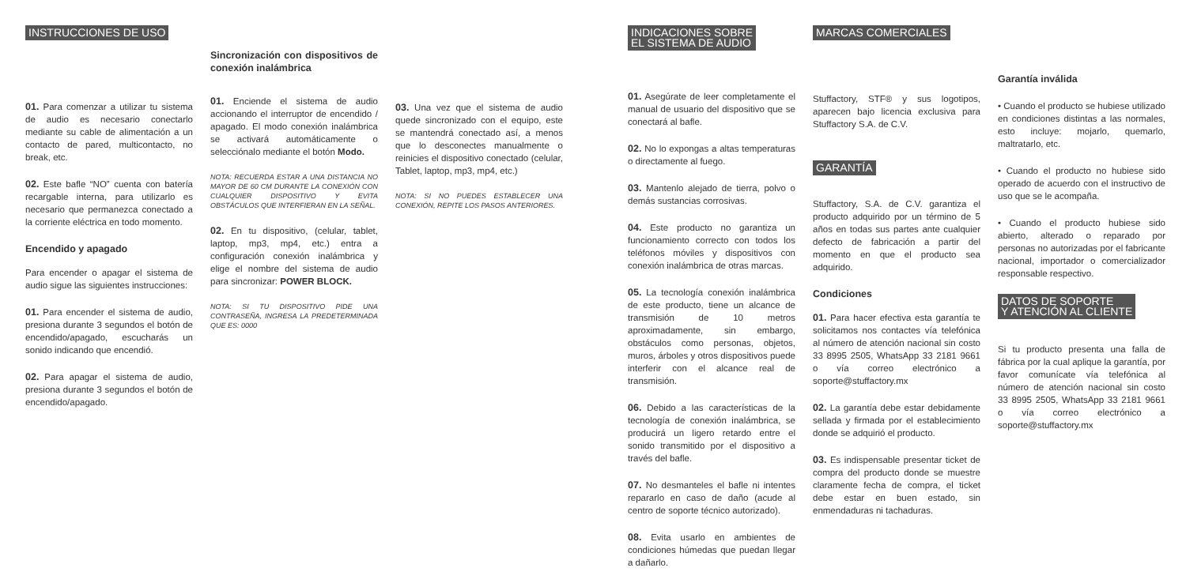INSTRUCCIONES DE USO
01. Para comenzar a utilizar tu sistema de audio es necesario conectarlo mediante su cable de alimentación a un contacto de pared, multicontacto, no break, etc.
02. Este bafle “NO” cuenta con batería recargable interna, para utilizarlo es necesario que permanezca conectado a la corriente eléctrica en todo momento.
Encendido y apagado
Para encender o apagar el sistema de audio sigue las siguientes instrucciones:
01. Para encender el sistema de audio, presiona durante 3 segundos el botón de encendido/apagado, escucharás un sonido indicando que encendió.
02. Para apagar el sistema de audio, presiona durante 3 segundos el botón de encendido/apagado.
Sincronización con dispositivos de conexión inalámbrica
01. Enciende el sistema de audio accionando el interruptor de encendido / apagado. El modo conexión inalámbrica se activará automáticamente o selecciónalo mediante el botón Modo.
NOTA: RECUERDA ESTAR A UNA DISTANCIA NO MAYOR DE 60 CM DURANTE LA CONEXIÓN CON CUALQUIER DISPOSITIVO Y EVITA OBSTÁCULOS QUE INTERFIERAN EN LA SEÑAL.
02. En tu dispositivo, (celular, tablet, laptop, mp3, mp4, etc.) entra a configuración conexión inalámbrica y elige el nombre del sistema de audio para sincronizar: POWER BLOCK.
NOTA: SI TU DISPOSITIVO PIDE UNA CONTRASEÑA, INGRESA LA PREDETERMINADA QUE ES: 0000
03. Una vez que el sistema de audio quede sincronizado con el equipo, este se mantendrá conectado así, a menos que lo desconectes manualmente o reinicies el dispositivo conectado (celular, Tablet, laptop, mp3, mp4, etc.)
NOTA: SI NO PUEDES ESTABLECER UNA CONEXIÓN, REPITE LOS PASOS ANTERIORES.
INDICACIONES SOBRE
EL SISTEMA DE AUDIO
01. Asegúrate de leer completamente el manual de usuario del dispositivo que se conectará al bafle.
02. No lo expongas a altas temperaturas o directamente al fuego.
03. Mantenlo alejado de tierra, polvo o demás sustancias corrosivas.
04. Este producto no garantiza un funcionamiento correcto con todos los teléfonos móviles y dispositivos con conexión inalámbrica de otras marcas.
05. La tecnología conexión inalámbrica de este producto, tiene un alcance de transmisión de 10 metros aproximadamente, sin embargo, obstáculos como personas, objetos, muros, árboles y otros dispositivos puede interferir con el alcance real de transmisión.
06. Debido a las características de la tecnología de conexión inalámbrica, se producirá un ligero retardo entre el sonido transmitido por el dispositivo a través del bafle.
07. No desmanteles el bafle ni intentes repararlo en caso de daño (acude al centro de soporte técnico autorizado).
08. Evita usarlo en ambientes de condiciones húmedas que puedan llegar a dañarlo.
MARCAS COMERCIALES
Stuffactory, STF® y sus logotipos, aparecen bajo licencia exclusiva para Stuffactory S.A. de C.V.
GARANTÍA
Stuffactory, S.A. de C.V. garantiza el producto adquirido por un término de 5 años en todas sus partes ante cualquier defecto de fabricación a partir del momento en que el producto sea adquirido.
Condiciones
01. Para hacer efectiva esta garantía te solicitamos nos contactes vía telefónica al número de atención nacional sin costo 33 8995 2505, WhatsApp 33 2181 9661 o vía correo electrónico a soporte@stuffactory.mx
02. La garantía debe estar debidamente sellada y firmada por el establecimiento donde se adquirió el producto.
03. Es indispensable presentar ticket de compra del producto donde se muestre claramente fecha de compra, el ticket debe estar en buen estado, sin enmendaduras ni tachaduras.
Garantía inválida
• Cuando el producto se hubiese utilizado en condiciones distintas a las normales, esto incluye: mojarlo, quemarlo, maltratarlo, etc.
• Cuando el producto no hubiese sido operado de acuerdo con el instructivo de uso que se le acompaña.
• Cuando el producto hubiese sido abierto, alterado o reparado por personas no autorizadas por el fabricante nacional, importador o comercializador responsable respectivo.
DATOS DE SOPORTE
Y ATENCIÓN AL CLIENTE
Si tu producto presenta una falla de fábrica por la cual aplique la garantía, por favor comunícate vía telefónica al número de atención nacional sin costo 33 8995 2505, WhatsApp 33 2181 9661 o vía correo electrónico a soporte@stuffactory.mx